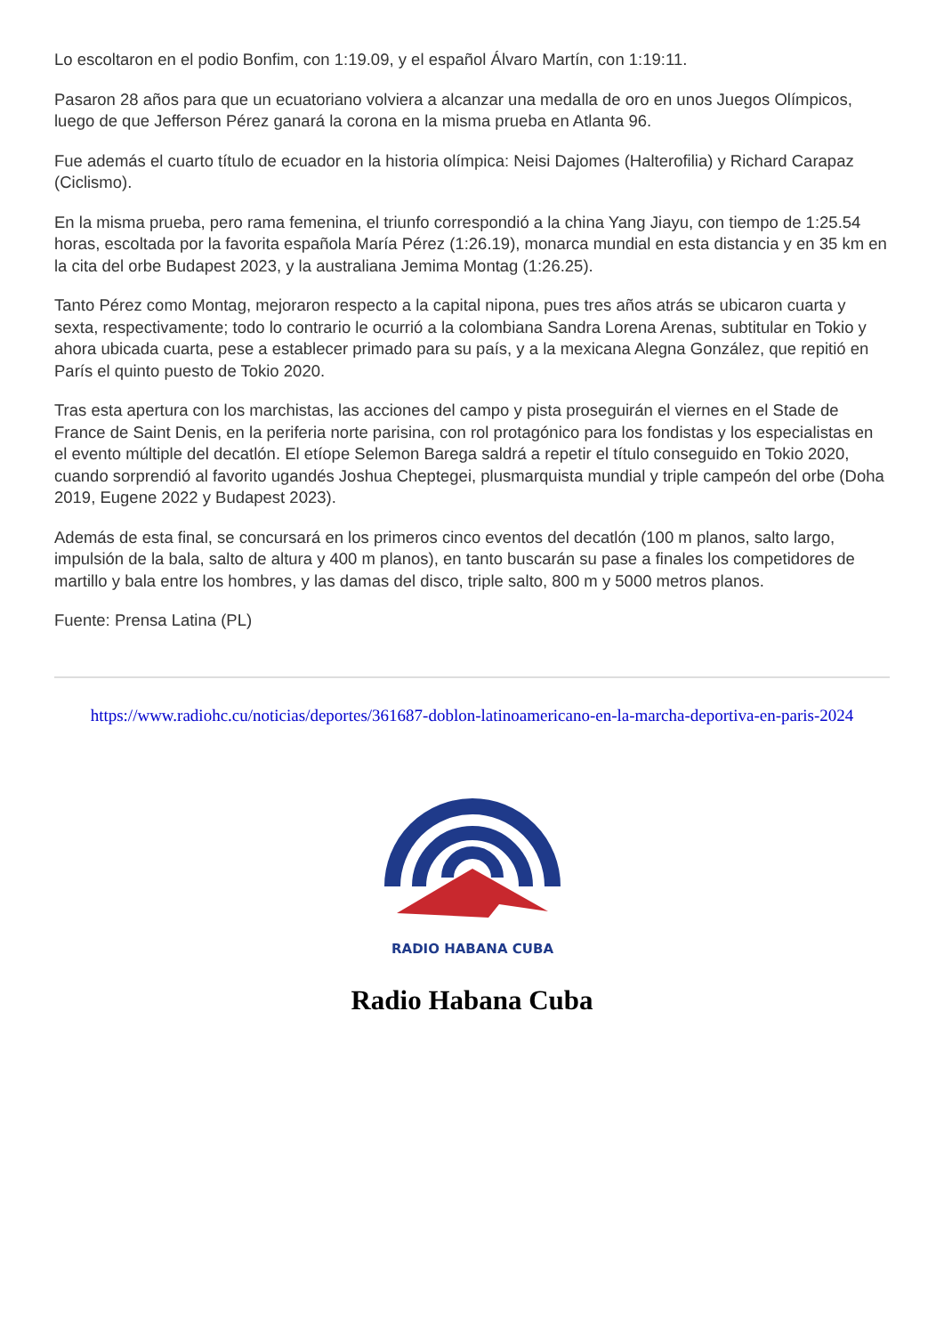Lo escoltaron en el podio Bonfim, con 1:19.09, y el español Álvaro Martín, con 1:19:11.
Pasaron 28 años para que un ecuatoriano volviera a alcanzar una medalla de oro en unos Juegos Olímpicos, luego de que Jefferson Pérez ganará la corona en la misma prueba en Atlanta 96.
Fue además el cuarto título de ecuador en la historia olímpica: Neisi Dajomes (Halterofilia) y Richard Carapaz (Ciclismo).
En la misma prueba, pero rama femenina, el triunfo correspondió a la china Yang Jiayu, con tiempo de 1:25.54 horas, escoltada por la favorita española María Pérez (1:26.19), monarca mundial en esta distancia y en 35 km en la cita del orbe Budapest 2023, y la australiana Jemima Montag (1:26.25).
Tanto Pérez como Montag, mejoraron respecto a la capital nipona, pues tres años atrás se ubicaron cuarta y sexta, respectivamente; todo lo contrario le ocurrió a la colombiana Sandra Lorena Arenas, subtitular en Tokio y ahora ubicada cuarta, pese a establecer primado para su país, y a la mexicana Alegna González, que repitió en París el quinto puesto de Tokio 2020.
Tras esta apertura con los marchistas, las acciones del campo y pista proseguirán el viernes en el Stade de France de Saint Denis, en la periferia norte parisina, con rol protagónico para los fondistas y los especialistas en el evento múltiple del decatlón. El etíope Selemon Barega saldrá a repetir el título conseguido en Tokio 2020, cuando sorprendió al favorito ugandés Joshua Cheptegei, plusmarquista mundial y triple campeón del orbe (Doha 2019, Eugene 2022 y Budapest 2023).
Además de esta final, se concursará en los primeros cinco eventos del decatlón (100 m planos, salto largo, impulsión de la bala, salto de altura y 400 m planos), en tanto buscarán su pase a finales los competidores de martillo y bala entre los hombres, y las damas del disco, triple salto, 800 m y 5000 metros planos.
Fuente: Prensa Latina (PL)
https://www.radiohc.cu/noticias/deportes/361687-doblon-latinoamericano-en-la-marcha-deportiva-en-paris-2024
RADIO HABANA CUBA
Radio Habana Cuba